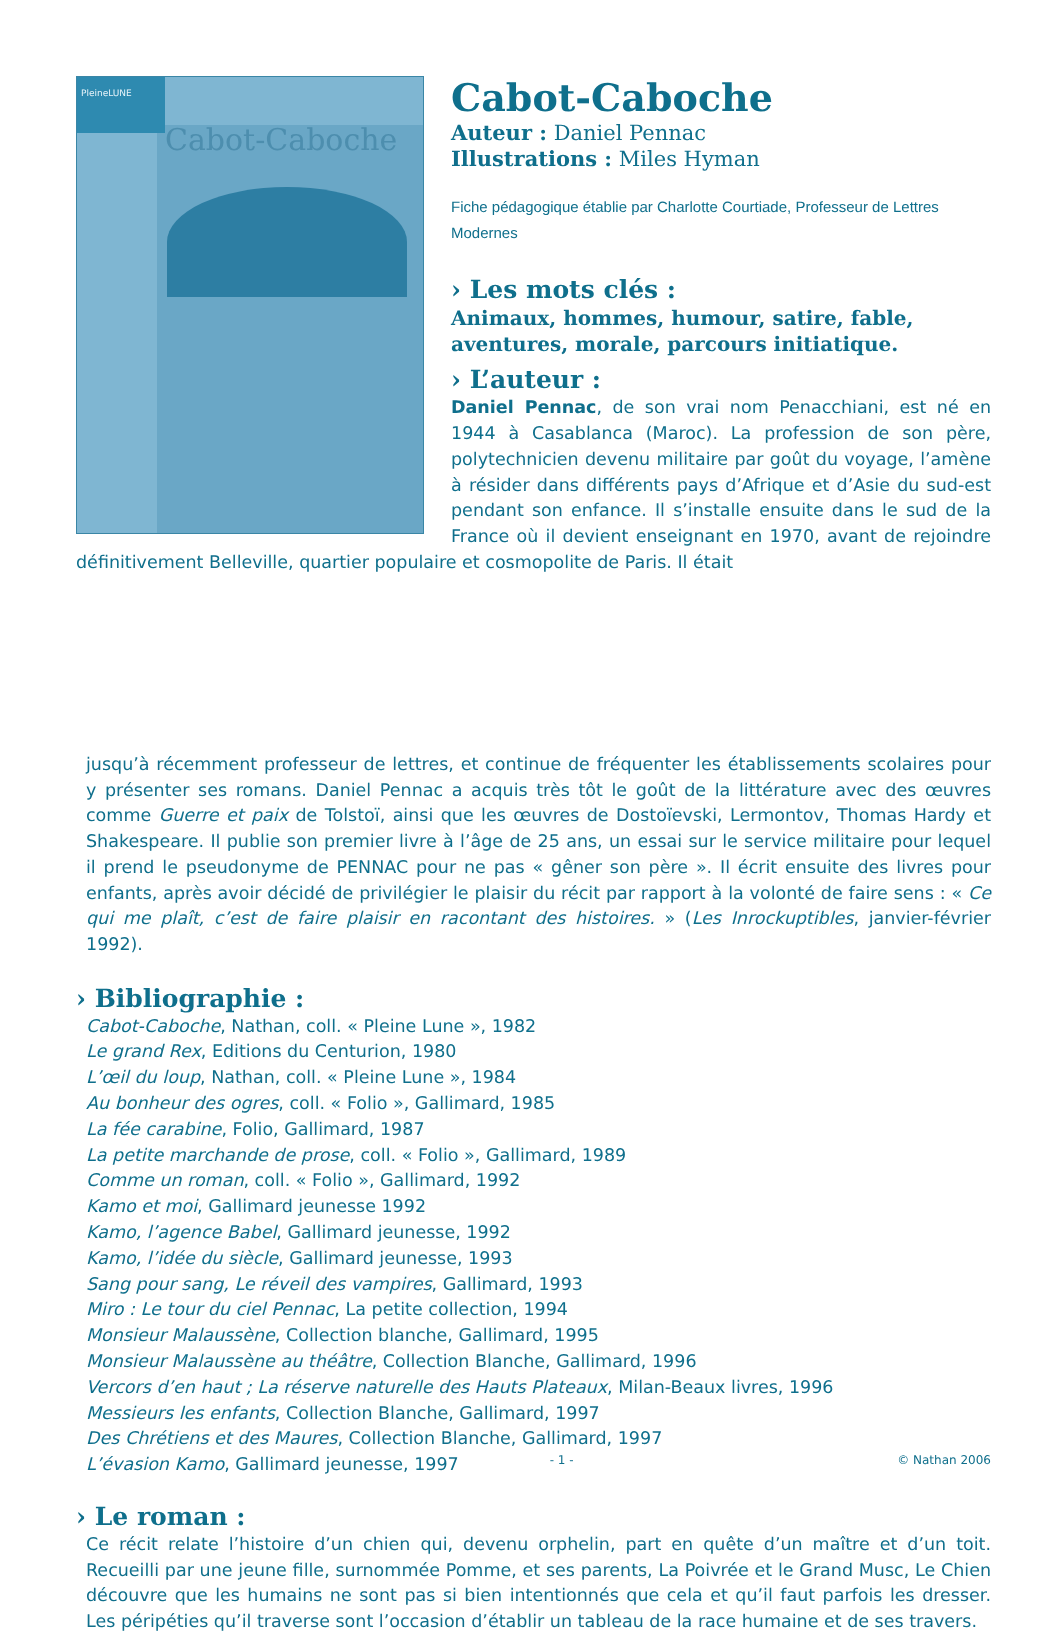PleineLUNE
Cabot-Caboche
Cabot-Caboche
Auteur : Daniel Pennac
Illustrations : Miles Hyman
Fiche pédagogique établie par Charlotte Courtiade, Professeur de Lettres Modernes
› Les mots clés :
Animaux, hommes, humour, satire, fable, aventures, morale, parcours initiatique.
› L’auteur :
Daniel Pennac, de son vrai nom Penacchiani, est né en 1944 à Casablanca (Maroc). La profession de son père, polytechnicien devenu militaire par goût du voyage, l’amène à résider dans différents pays d’Afrique et d’Asie du sud-est pendant son enfance. Il s’installe ensuite dans le sud de la France où il devient enseignant en 1970, avant de rejoindre définitivement Belleville, quartier populaire et cosmopolite de Paris. Il était
jusqu’à récemment professeur de lettres, et continue de fréquenter les établissements scolaires pour y présenter ses romans. Daniel Pennac a acquis très tôt le goût de la littérature avec des œuvres comme Guerre et paix de Tolstoï, ainsi que les œuvres de Dostoïevski, Lermontov, Thomas Hardy et Shakespeare. Il publie son premier livre à l’âge de 25 ans, un essai sur le service militaire pour lequel il prend le pseudonyme de PENNAC pour ne pas « gêner son père ». Il écrit ensuite des livres pour enfants, après avoir décidé de privilégier le plaisir du récit par rapport à la volonté de faire sens : « Ce qui me plaît, c’est de faire plaisir en racontant des histoires. » (Les Inrockuptibles, janvier-février 1992).
› Bibliographie :
Cabot-Caboche, Nathan, coll. « Pleine Lune », 1982
Le grand Rex, Editions du Centurion, 1980
L’œil du loup, Nathan, coll. « Pleine Lune », 1984
Au bonheur des ogres, coll. « Folio », Gallimard, 1985
La fée carabine, Folio, Gallimard, 1987
La petite marchande de prose, coll. « Folio », Gallimard, 1989
Comme un roman, coll. « Folio », Gallimard, 1992
Kamo et moi, Gallimard jeunesse 1992
Kamo, l’agence Babel, Gallimard jeunesse, 1992
Kamo, l’idée du siècle, Gallimard jeunesse, 1993
Sang pour sang, Le réveil des vampires, Gallimard, 1993
Miro : Le tour du ciel Pennac, La petite collection, 1994
Monsieur Malaussène, Collection blanche, Gallimard, 1995
Monsieur Malaussène au théâtre, Collection Blanche, Gallimard, 1996
Vercors d’en haut ; La réserve naturelle des Hauts Plateaux, Milan-Beaux livres, 1996
Messieurs les enfants, Collection Blanche, Gallimard, 1997
Des Chrétiens et des Maures, Collection Blanche, Gallimard, 1997
L’évasion Kamo, Gallimard jeunesse, 1997
› Le roman :
Ce récit relate l’histoire d’un chien qui, devenu orphelin, part en quête d’un maître et d’un toit. Recueilli par une jeune fille, surnommée Pomme, et ses parents, La Poivrée et le Grand Musc, Le Chien découvre que les humains ne sont pas si bien intentionnés que cela et qu’il faut parfois les dresser. Les péripéties qu’il traverse sont l’occasion d’établir un tableau de la race humaine et de ses travers.
- 1 - © Nathan 2006